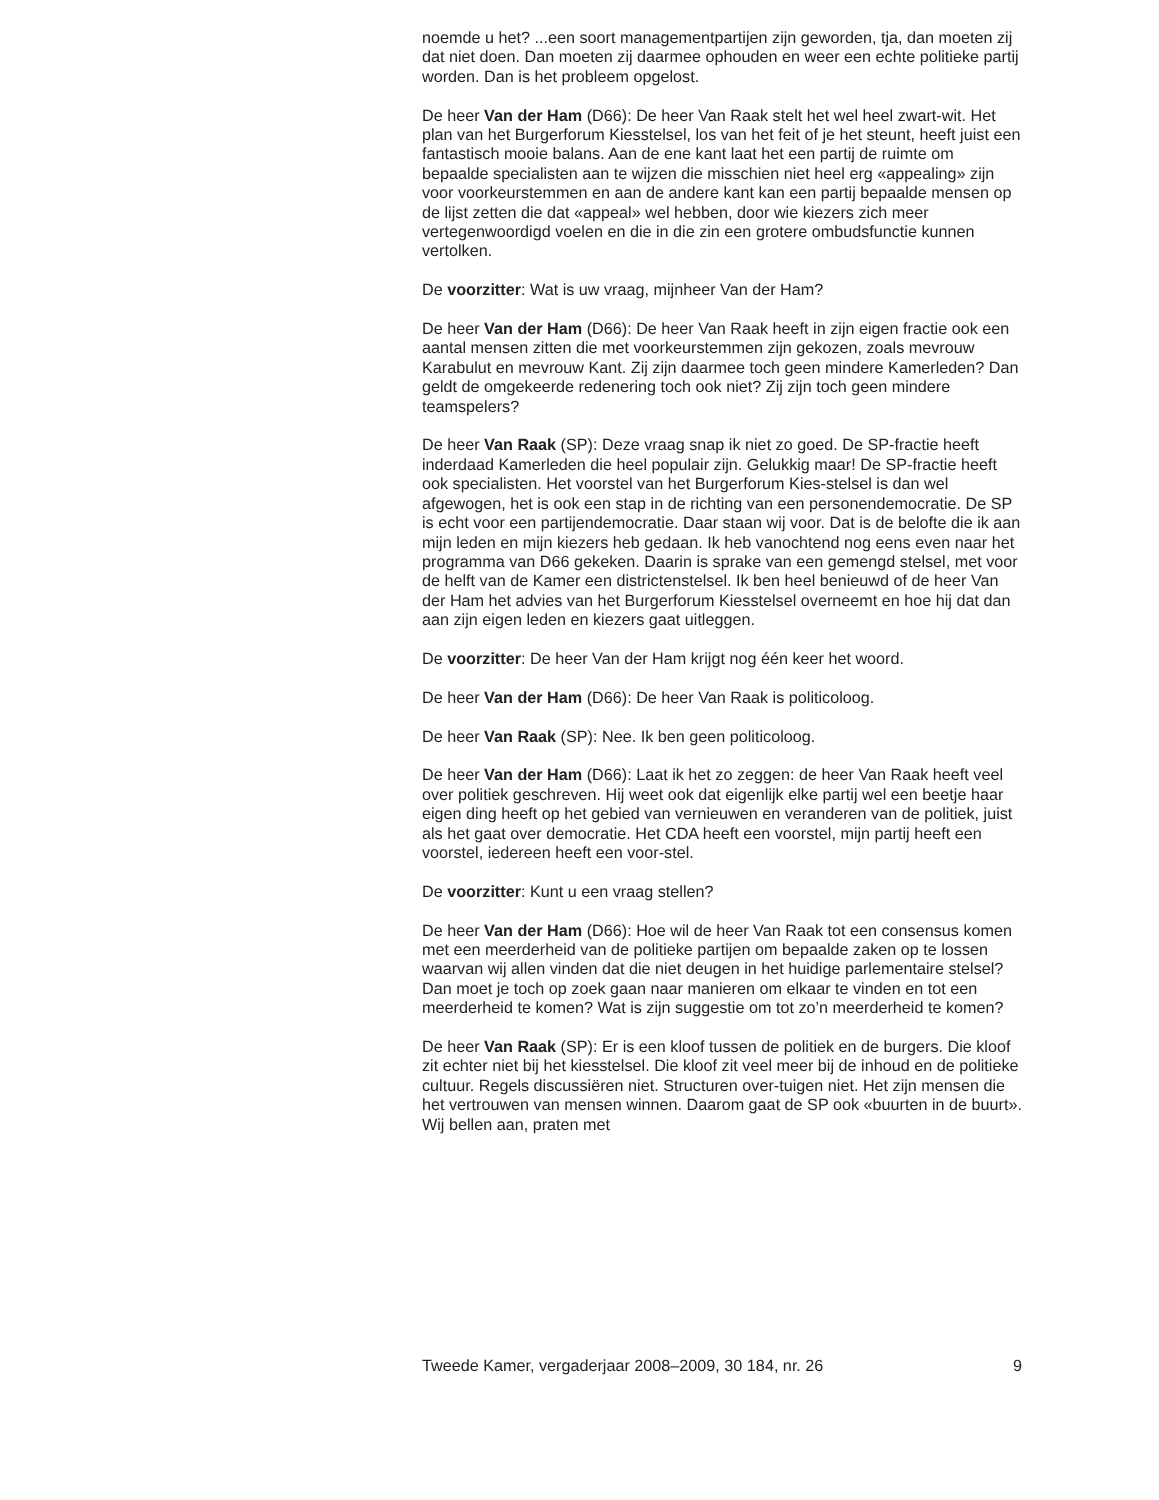noemde u het? ...een soort managementpartijen zijn geworden, tja, dan moeten zij dat niet doen. Dan moeten zij daarmee ophouden en weer een echte politieke partij worden. Dan is het probleem opgelost.
De heer Van der Ham (D66): De heer Van Raak stelt het wel heel zwart-wit. Het plan van het Burgerforum Kiesstelsel, los van het feit of je het steunt, heeft juist een fantastisch mooie balans. Aan de ene kant laat het een partij de ruimte om bepaalde specialisten aan te wijzen die misschien niet heel erg «appealing» zijn voor voorkeurstemmen en aan de andere kant kan een partij bepaalde mensen op de lijst zetten die dat «appeal» wel hebben, door wie kiezers zich meer vertegenwoordigd voelen en die in die zin een grotere ombudsfunctie kunnen vertolken.
De voorzitter: Wat is uw vraag, mijnheer Van der Ham?
De heer Van der Ham (D66): De heer Van Raak heeft in zijn eigen fractie ook een aantal mensen zitten die met voorkeurstemmen zijn gekozen, zoals mevrouw Karabulut en mevrouw Kant. Zij zijn daarmee toch geen mindere Kamerleden? Dan geldt de omgekeerde redenering toch ook niet? Zij zijn toch geen mindere teamspelers?
De heer Van Raak (SP): Deze vraag snap ik niet zo goed. De SP-fractie heeft inderdaad Kamerleden die heel populair zijn. Gelukkig maar! De SP-fractie heeft ook specialisten. Het voorstel van het Burgerforum Kies-stelsel is dan wel afgewogen, het is ook een stap in de richting van een personendemocratie. De SP is echt voor een partijendemocratie. Daar staan wij voor. Dat is de belofte die ik aan mijn leden en mijn kiezers heb gedaan. Ik heb vanochtend nog eens even naar het programma van D66 gekeken. Daarin is sprake van een gemengd stelsel, met voor de helft van de Kamer een districtenstelsel. Ik ben heel benieuwd of de heer Van der Ham het advies van het Burgerforum Kiesstelsel overneemt en hoe hij dat dan aan zijn eigen leden en kiezers gaat uitleggen.
De voorzitter: De heer Van der Ham krijgt nog één keer het woord.
De heer Van der Ham (D66): De heer Van Raak is politicoloog.
De heer Van Raak (SP): Nee. Ik ben geen politicoloog.
De heer Van der Ham (D66): Laat ik het zo zeggen: de heer Van Raak heeft veel over politiek geschreven. Hij weet ook dat eigenlijk elke partij wel een beetje haar eigen ding heeft op het gebied van vernieuwen en veranderen van de politiek, juist als het gaat over democratie. Het CDA heeft een voorstel, mijn partij heeft een voorstel, iedereen heeft een voor-stel.
De voorzitter: Kunt u een vraag stellen?
De heer Van der Ham (D66): Hoe wil de heer Van Raak tot een consensus komen met een meerderheid van de politieke partijen om bepaalde zaken op te lossen waarvan wij allen vinden dat die niet deugen in het huidige parlementaire stelsel? Dan moet je toch op zoek gaan naar manieren om elkaar te vinden en tot een meerderheid te komen? Wat is zijn suggestie om tot zo’n meerderheid te komen?
De heer Van Raak (SP): Er is een kloof tussen de politiek en de burgers. Die kloof zit echter niet bij het kiesstelsel. Die kloof zit veel meer bij de inhoud en de politieke cultuur. Regels discussiëren niet. Structuren over-tuigen niet. Het zijn mensen die het vertrouwen van mensen winnen. Daarom gaat de SP ook «buurten in de buurt». Wij bellen aan, praten met
Tweede Kamer, vergaderjaar 2008–2009, 30 184, nr. 26 9